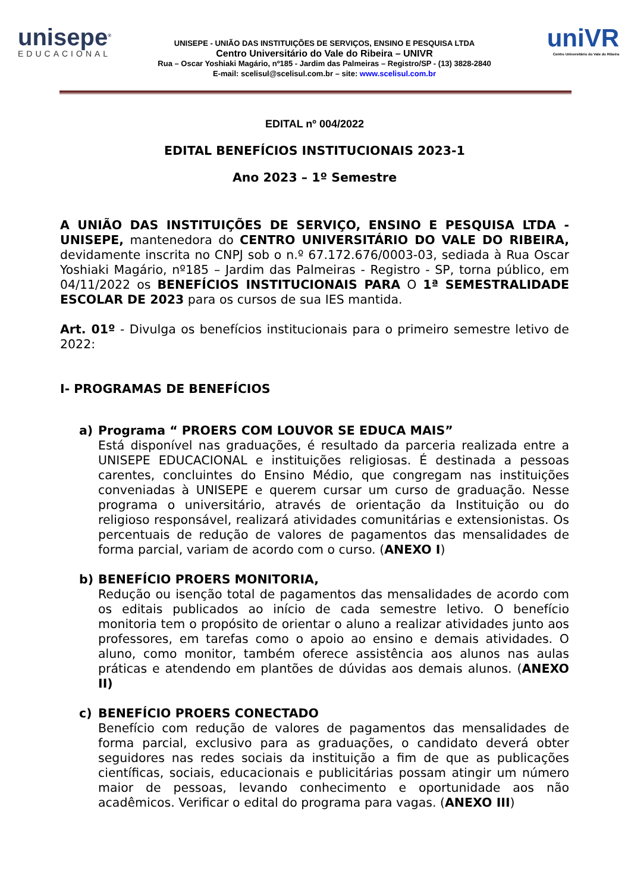unisepe<sup>®</sup>
EDUCACIONAL
UNISEPE - UNIÃO DAS INSTITUIÇÕES DE SERVIÇOS, ENSINO E PESQUISA LTDA
Centro Universitário do Vale do Ribeira – UNIVR
Rua – Oscar Yoshiaki Magário, nº185 - Jardim das Palmeiras – Registro/SP - (13) 3828-2840
E-mail: scelisul@scelisul.com.br – site: www.scelisul.com.br
uniVR
Centro Universitário do Vale do Ribeira
EDITAL nº 004/2022
EDITAL BENEFÍCIOS INSTITUCIONAIS 2023-1
Ano 2023 – 1º Semestre
A UNIÃO DAS INSTITUIÇÕES DE SERVIÇO, ENSINO E PESQUISA LTDA - UNISEPE, mantenedora do CENTRO UNIVERSITÁRIO DO VALE DO RIBEIRA, devidamente inscrita no CNPJ sob o n.º 67.172.676/0003-03, sediada à Rua Oscar Yoshiaki Magário, nº185 – Jardim das Palmeiras - Registro - SP, torna público, em 04/11/2022 os BENEFÍCIOS INSTITUCIONAIS PARA O 1ª SEMESTRALIDADE ESCOLAR DE 2023 para os cursos de sua IES mantida.
Art. 01º - Divulga os benefícios institucionais para o primeiro semestre letivo de 2022:
I- PROGRAMAS DE BENEFÍCIOS
a) Programa “ PROERS COM LOUVOR SE EDUCA MAIS”
Está disponível nas graduações, é resultado da parceria realizada entre a UNISEPE EDUCACIONAL e instituições religiosas. É destinada a pessoas carentes, concluintes do Ensino Médio, que congregam nas instituições conveniadas à UNISEPE e querem cursar um curso de graduação. Nesse programa o universitário, através de orientação da Instituição ou do religioso responsável, realizará atividades comunitárias e extensionistas. Os percentuais de redução de valores de pagamentos das mensalidades de forma parcial, variam de acordo com o curso. (ANEXO I)
b) BENEFÍCIO PROERS MONITORIA,
Redução ou isenção total de pagamentos das mensalidades de acordo com os editais publicados ao início de cada semestre letivo. O benefício monitoria tem o propósito de orientar o aluno a realizar atividades junto aos professores, em tarefas como o apoio ao ensino e demais atividades. O aluno, como monitor, também oferece assistência aos alunos nas aulas práticas e atendendo em plantões de dúvidas aos demais alunos. (ANEXO II)
c) BENEFÍCIO PROERS CONECTADO
Benefício com redução de valores de pagamentos das mensalidades de forma parcial, exclusivo para as graduações, o candidato deverá obter seguidores nas redes sociais da instituição a fim de que as publicações científicas, sociais, educacionais e publicitárias possam atingir um número maior de pessoas, levando conhecimento e oportunidade aos não acadêmicos. Verificar o edital do programa para vagas. (ANEXO III)